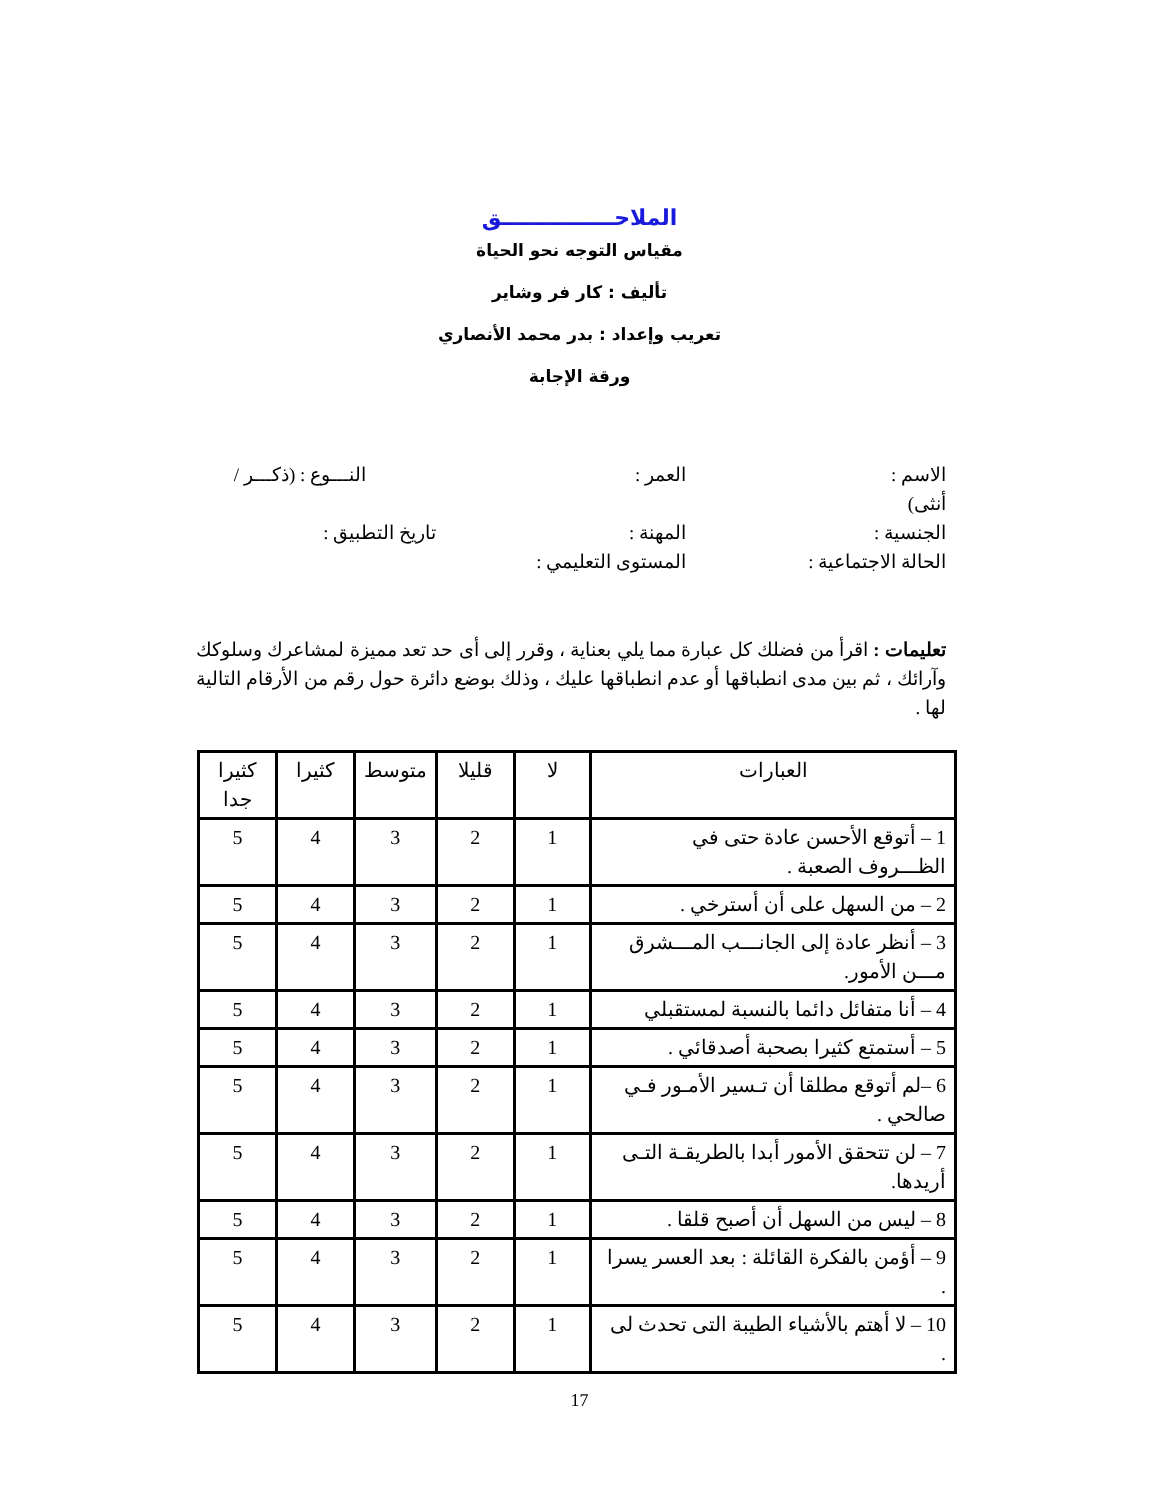الملاحـــــــــــــــق
مقياس التوجه نحو الحياة
تأليف : كار فر وشاير
تعريب وإعداد : بدر محمد الأنصاري
ورقة الإجابة
الاسم : العمر : النـــوع : (ذكـــر /
أنثى)
الجنسية : المهنة : تاريخ التطبيق :
الحالة الاجتماعية : المستوى التعليمي :
تعليمات : اقرأ من فضلك كل عبارة مما يلي بعناية ، وقرر إلى أى حد تعد مميزة لمشاعرك وسلوكك وآرائك ، ثم بين مدى انطباقها أو عدم انطباقها عليك ، وذلك بوضع دائرة حول رقم من الأرقام التالية لها .
| العبارات | لا | قليلا | متوسط | كثيرا | كثيرا جدا |
| --- | --- | --- | --- | --- | --- |
| 1 – أتوقع الأحسن عادة حتى في الظـــروف الصعبة . | 1 | 2 | 3 | 4 | 5 |
| 2 – من السهل على أن أسترخي . | 1 | 2 | 3 | 4 | 5 |
| 3 – أنظر عادة إلى الجانـــب المـــشرق مـــن الأمور. | 1 | 2 | 3 | 4 | 5 |
| 4 – أنا متفائل دائما بالنسبة لمستقبلي | 1 | 2 | 3 | 4 | 5 |
| 5 – أستمتع كثيرا بصحبة أصدقائي . | 1 | 2 | 3 | 4 | 5 |
| 6 –لم أتوقع مطلقا أن تـسير الأمـور فـي صالحي . | 1 | 2 | 3 | 4 | 5 |
| 7 – لن تتحقق الأمور أبدا بالطريقـة التـى أريدها. | 1 | 2 | 3 | 4 | 5 |
| 8 – ليس من السهل أن أصبح قلقا . | 1 | 2 | 3 | 4 | 5 |
| 9 – أؤمن بالفكرة القائلة : بعد العسر يسرا . | 1 | 2 | 3 | 4 | 5 |
| 10 – لا أهتم بالأشياء الطيبة التى تحدث لى . | 1 | 2 | 3 | 4 | 5 |
17